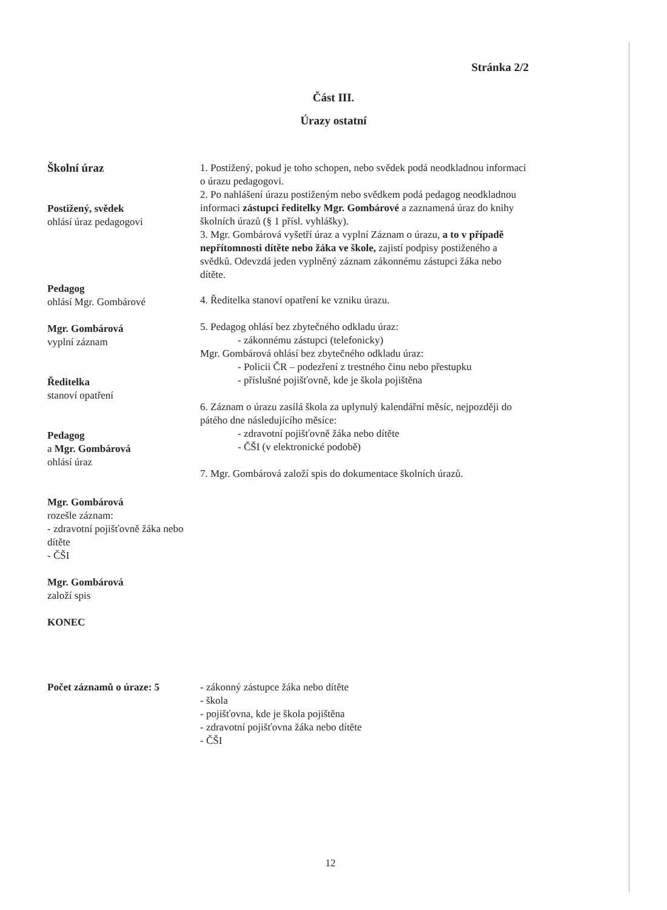Stránka 2/2
Část III.
Úrazy ostatní
Školní úraz
Postižený, svědek
ohlásí úraz pedagogovi
Pedagog
ohlásí Mgr. Gombárové
Mgr. Gombárová
vyplní záznam
Ředitelka
stanoví opatření
Pedagog
a Mgr. Gombárová
ohlásí úraz
Mgr. Gombárová
rozešle záznam:
- zdravotní pojišťovně žáka nebo dítěte
- ČŠI
Mgr. Gombárová
založí spis
KONEC
1. Postižený, pokud je toho schopen, nebo svědek podá neodkladnou informaci o úrazu pedagogovi.
2. Po nahlášení úrazu postiženým nebo svědkem podá pedagog neodkladnou informaci zástupci ředitelky Mgr. Gombárové a zaznamená úraz do knihy školních úrazů (§ 1 přísl. vyhlášky).
3. Mgr. Gombárová vyšetří úraz a vyplní Záznam o úrazu, a to v případě nepřítomnosti dítěte nebo žáka ve škole, zajistí podpisy postiženého a svědků. Odevzdá jeden vyplněný záznam zákonnému zástupci žáka nebo dítěte.
4. Ředitelka stanoví opatření ke vzniku úrazu.
5. Pedagog ohlásí bez zbytečného odkladu úraz:
- zákonnému zástupci (telefonicky)
Mgr. Gombárová ohlásí bez zbytečného odkladu úraz:
- Policii ČR – podezření z trestného činu nebo přestupku
- příslušné pojišťovně, kde je škola pojištěna
6. Záznam o úrazu zasílá škola za uplynulý kalendářní měsíc, nejpozději do pátého dne následujícího měsíce:
- zdravotní pojišťovně žáka nebo dítěte
- ČŠI (v elektronické podobě)
7. Mgr. Gombárová založí spis do dokumentace školních úrazů.
Počet záznamů o úraze: 5 - zákonný zástupce žáka nebo dítěte
- škola
- pojišťovna, kde je škola pojištěna
- zdravotní pojišťovna žáka nebo dítěte
- ČŠI
12